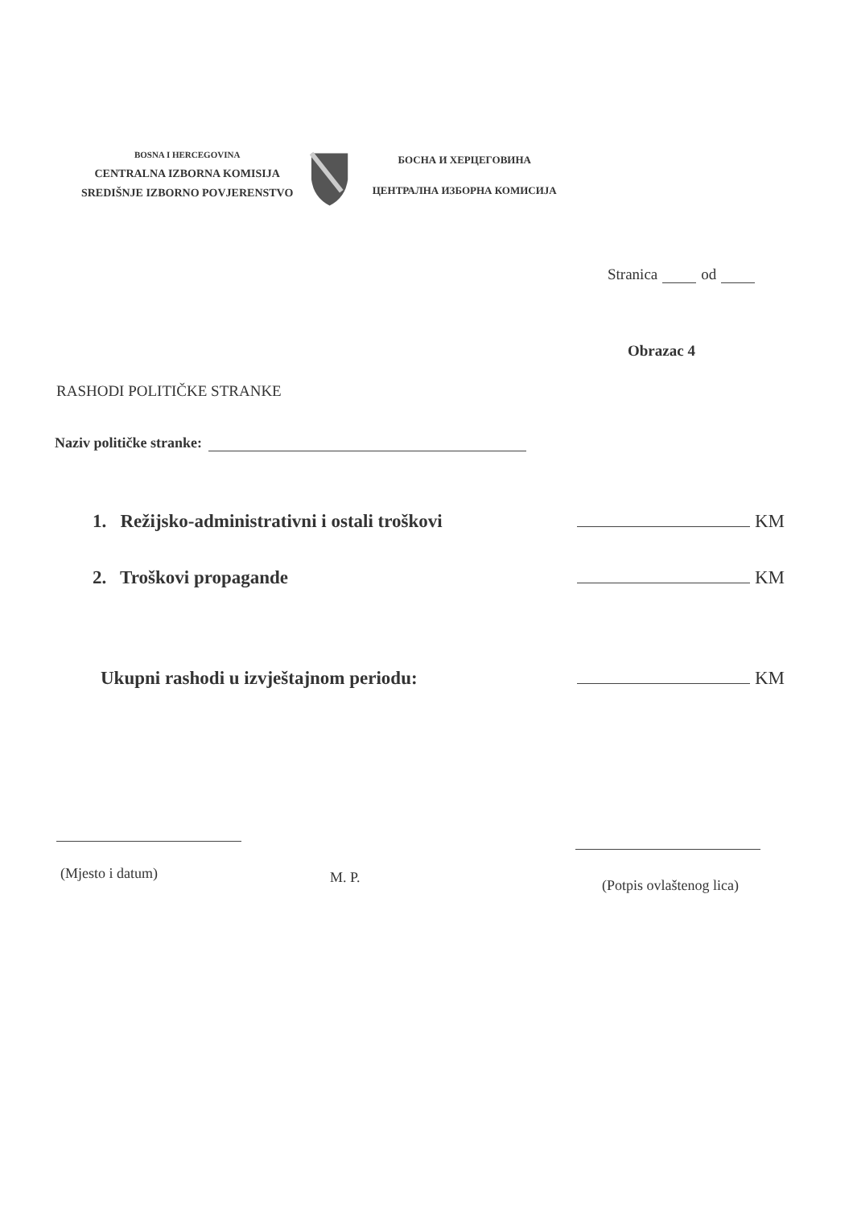BOSNA I HERCEGOVINA
CENTRALNA IZBORNA KOMISIJA
SREDIŠNJE IZBORNO POVJERENSTVO
БОСНА И ХЕРЦЕГОВИНА
ЦЕНТРАЛНА ИЗБОРНА КОМИСИЈА
Stranica od
Obrazac 4
RASHODI POLITIČKE STRANKE
Naziv političke stranke:
1. Režijsko-administrativni i ostali troškovi KM
2. Troškovi propagande KM
Ukupni rashodi u izvještajnom periodu: KM
(Mjesto i datum) M. P. (Potpis ovlaštenog lica)